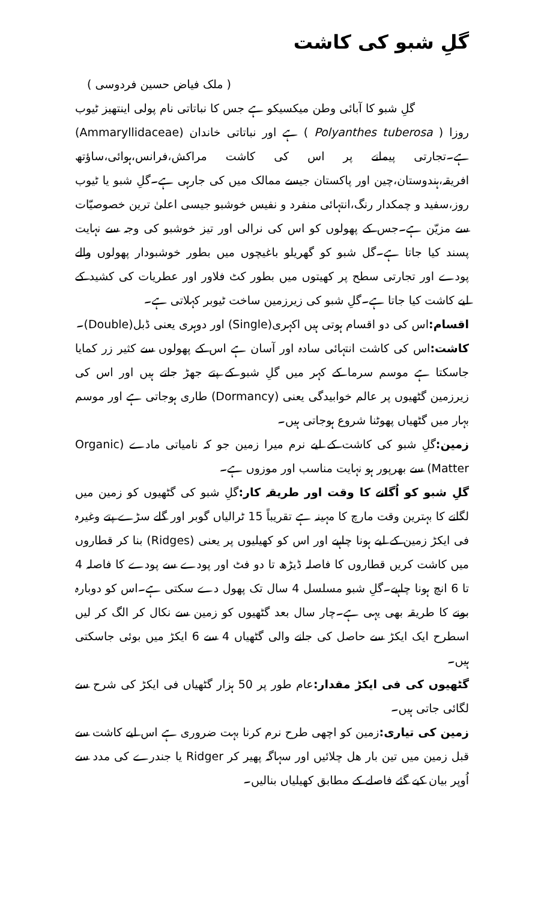گلِ شبو کی کاشت
( ملک فیاض حسین فردوسی )
گلِ شبو کا آبائی وطن میکسیکو ہے جس کا نباتاتی نام پولی اینتھیز ٹیوب روزا ( Polyanthes tuberosa ) ہے اور نباتاتی خاندان (Ammaryllidaceae) ہے۔تجارتی پیمانے پر اس کی کاشت مراکش،فرانس،ہوائی،ساؤتھ افریقہ،ہندوستان،چین اور پاکستان جیسے ممالک میں کی جارہی ہے۔گلِ شبو یا ٹیوب روز،سفید و چمکدار رنگ،انتہائی منفرد و نفیس خوشبو جیسی اعلیٰ ترین خصوصیّات سے مزیّن ہے۔جس کے پھولوں کو اس کی نرالی اور تیز خوشبو کی وجہ سے نہایت پسند کیا جاتا ہے۔گل شبو کو گھریلو باغیچوں میں بطور خوشبودار پھولوں والے پودے اور تجارتی سطح پر کھیتوں میں بطور کٹ فلاور اور عطریات کی کشید کے لیے کاشت کیا جاتا ہے۔گلِ شبو کی زیرزمین ساخت ٹیوبر کہلاتی ہے۔
اقسام: اس کی دو اقسام ہوتی ہیں اکہری(Single) اور دوہری یعنی ڈبل(Double)۔
کاشت: اس کی کاشت انتہائی سادہ اور آسان ہے اس کے پھولوں سے کثیر زر کمایا جاسکتا ہے موسم سرما کے کہر میں گلِ شبو کے پتے جھڑ جاتے ہیں اور اس کی زیرزمین گٹھیوں پر عالم خوابیدگی یعنی (Dormancy) طاری ہوجاتی ہے اور موسم بہار میں گٹھیاں پھوٹنا شروع ہوجاتی ہیں۔
زمین: گلِ شبو کی کاشت کے لیے نرم میرا زمین جو کہ نامیاتی مادے (Organic Matter) سے بھرپور ہو نہایت مناسب اور موزوں ہے۔
گلِ شبو کو اُگانے کا وقت اور طریقہ کار: گلِ شبو کی گٹھیوں کو زمین میں لگانے کا بہترین وقت مارچ کا مہینہ ہے تقریباً 15 ٹرالیاں گوبر اور گلے سڑے پتے وغیرہ فی ایکڑ زمین کے لیے ہونا چاہیے اور اس کو کھیلیوں پر یعنی (Ridges) بنا کر قطاروں میں کاشت کریں قطاروں کا فاصلہ ڈیڑھ تا دو فٹ اور پودے سے پودے کا فاصلہ 4 تا 6 انچ ہونا چاہیے۔گلِ شبو مسلسل 4 سال تک پھول دے سکتی ہے۔اس کو دوبارہ بونے کا طریقہ بھی یہی ہے۔چار سال بعد گٹھیوں کو زمین سے نکال کر الگ کر لیں اسطرح ایک ایکڑ سے حاصل کی جانے والی گٹھیاں 4 سے 6 ایکڑ میں بوئی جاسکتی ہیں۔
گٹھیوں کی فی ایکڑ مقدار: عام طور پر 50 ہزار گٹھیاں فی ایکڑ کی شرح سے لگائی جاتی ہیں۔
زمین کی تیاری: زمین کو اچھی طرح نرم کرنا بہت ضروری ہے اس لیے کاشت سے قبل زمین میں تین بار ھل چلائیں اور سہاگہ پھیر کر Ridger یا جندرے کی مدد سے اُوپر بیان کیے گئے فاصلے کے مطابق کھیلیاں بنالیں۔